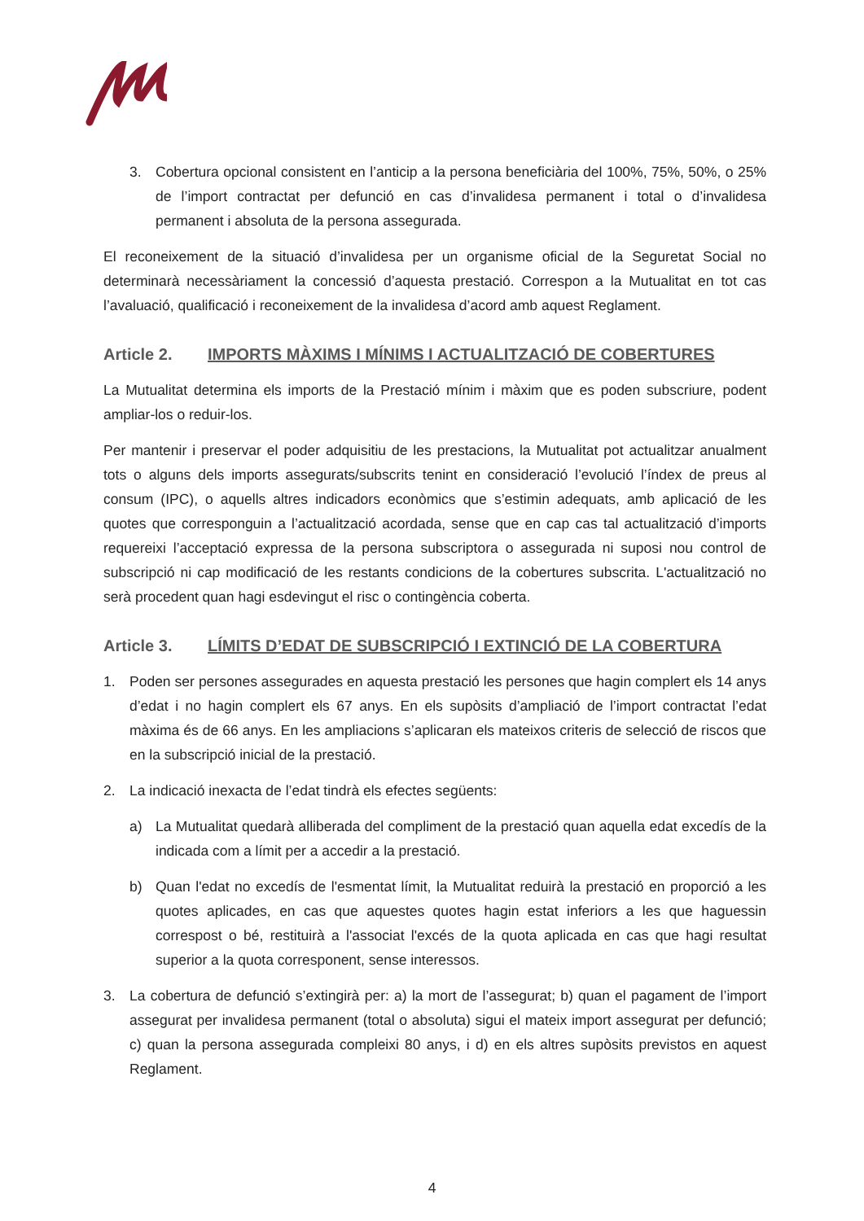3. Cobertura opcional consistent en l’anticip a la persona beneficiària del 100%, 75%, 50%, o 25% de l’import contractat per defunció en cas d’invalidesa permanent i total o d’invalidesa permanent i absoluta de la persona assegurada.
El reconeixement de la situació d’invalidesa per un organisme oficial de la Seguretat Social no determinarà necessàriament la concessió d’aquesta prestació. Correspon a la Mutualitat en tot cas l’avaluació, qualificació i reconeixement de la invalidesa d’acord amb aquest Reglament.
Article 2. IMPORTS MÀXIMS I MÍNIMS I ACTUALITZACIÓ DE COBERTURES
La Mutualitat determina els imports de la Prestació mínim i màxim que es poden subscriure, podent ampliar-los o reduir-los.
Per mantenir i preservar el poder adquisitiu de les prestacions, la Mutualitat pot actualitzar anualment tots o alguns dels imports assegurats/subscrits tenint en consideració l’evolució l’índex de preus al consum (IPC), o aquells altres indicadors econòmics que s’estimin adequats, amb aplicació de les quotes que corresponguin a l’actualització acordada, sense que en cap cas tal actualització d’imports requereixi l’acceptació expressa de la persona subscriptora o assegurada ni suposi nou control de subscripció ni cap modificació de les restants condicions de la cobertures subscrita. L'actualització no serà procedent quan hagi esdevingut el risc o contingència coberta.
Article 3. LÍMITS D’EDAT DE SUBSCRIPCIÓ I EXTINCIÓ DE LA COBERTURA
1. Poden ser persones assegurades en aquesta prestació les persones que hagin complert els 14 anys d’edat i no hagin complert els 67 anys. En els supòsits d’ampliació de l’import contractat l’edat màxima és de 66 anys. En les ampliacions s’aplicaran els mateixos criteris de selecció de riscos que en la subscripció inicial de la prestació.
2. La indicació inexacta de l’edat tindrà els efectes següents:
a) La Mutualitat quedarà alliberada del compliment de la prestació quan aquella edat excedís de la indicada com a límit per a accedir a la prestació.
b) Quan l'edat no excedís de l'esmentat límit, la Mutualitat reduirà la prestació en proporció a les quotes aplicades, en cas que aquestes quotes hagin estat inferiors a les que haguessin correspost o bé, restituirà a l'associat l'excés de la quota aplicada en cas que hagi resultat superior a la quota corresponent, sense interessos.
3. La cobertura de defunció s’extingirà per: a) la mort de l’assegurat; b) quan el pagament de l’import assegurat per invalidesa permanent (total o absoluta) sigui el mateix import assegurat per defunció; c) quan la persona assegurada compleixi 80 anys, i d) en els altres supòsits previstos en aquest Reglament.
4